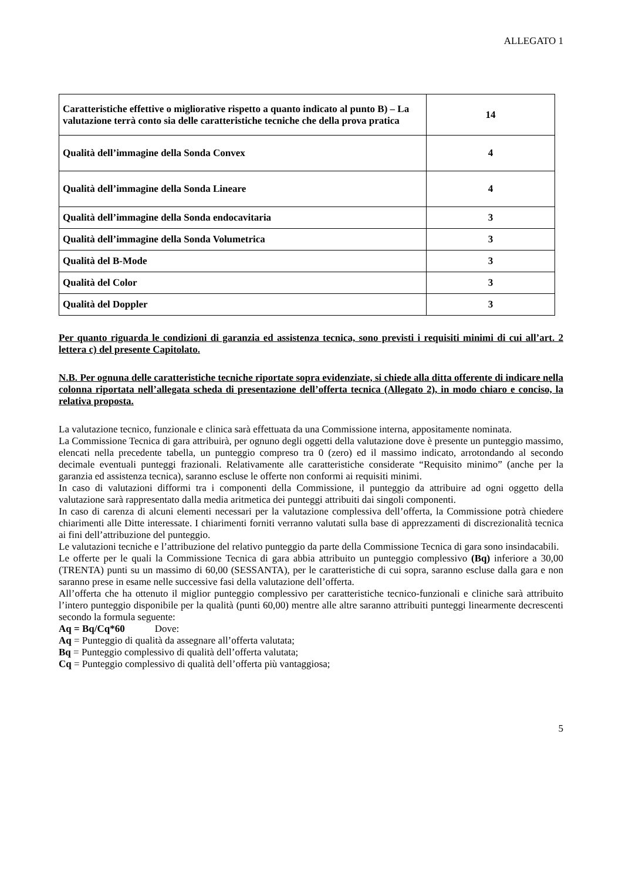ALLEGATO 1
| Caratteristiche effettive o migliorative rispetto a quanto indicato al punto B) – La valutazione terrà conto sia delle caratteristiche tecniche che della prova pratica | 14 |
| Qualità dell’immagine della Sonda Convex | 4 |
| Qualità dell’immagine della Sonda Lineare | 4 |
| Qualità dell’immagine della Sonda endocavitaria | 3 |
| Qualità dell’immagine della Sonda Volumetrica | 3 |
| Qualità del B-Mode | 3 |
| Qualità del Color | 3 |
| Qualità del Doppler | 3 |
Per quanto riguarda le condizioni di garanzia ed assistenza tecnica, sono previsti i requisiti minimi di cui all’art. 2 lettera c) del presente Capitolato.
N.B. Per ognuna delle caratteristiche tecniche riportate sopra evidenziate, si chiede alla ditta offerente di indicare nella colonna riportata nell’allegata scheda di presentazione dell’offerta tecnica (Allegato 2), in modo chiaro e conciso, la relativa proposta.
La valutazione tecnico, funzionale e clinica sarà effettuata da una Commissione interna, appositamente nominata.
La Commissione Tecnica di gara attribuirà, per ognuno degli oggetti della valutazione dove è presente un punteggio massimo, elencati nella precedente tabella, un punteggio compreso tra 0 (zero) ed il massimo indicato, arrotondando al secondo decimale eventuali punteggi frazionali. Relativamente alle caratteristiche considerate “Requisito minimo” (anche per la garanzia ed assistenza tecnica), saranno escluse le offerte non conformi ai requisiti minimi.
In caso di valutazioni difformi tra i componenti della Commissione, il punteggio da attribuire ad ogni oggetto della valutazione sarà rappresentato dalla media aritmetica dei punteggi attribuiti dai singoli componenti.
In caso di carenza di alcuni elementi necessari per la valutazione complessiva dell’offerta, la Commissione potrà chiedere chiarimenti alle Ditte interessate. I chiarimenti forniti verranno valutati sulla base di apprezzamenti di discrezionalità tecnica ai fini dell’attribuzione del punteggio.
Le valutazioni tecniche e l’attribuzione del relativo punteggio da parte della Commissione Tecnica di gara sono insindacabili.
Le offerte per le quali la Commissione Tecnica di gara abbia attribuito un punteggio complessivo (Bq) inferiore a 30,00 (TRENTA) punti su un massimo di 60,00 (SESSANTA), per le caratteristiche di cui sopra, saranno escluse dalla gara e non saranno prese in esame nelle successive fasi della valutazione dell’offerta.
All’offerta che ha ottenuto il miglior punteggio complessivo per caratteristiche tecnico-funzionali e cliniche sarà attribuito l’intero punteggio disponibile per la qualità (punti 60,00) mentre alle altre saranno attribuiti punteggi linearmente decrescenti secondo la formula seguente:
Aq = Bq/Cq*60 Dove:
Aq = Punteggio di qualità da assegnare all’offerta valutata;
Bq = Punteggio complessivo di qualità dell’offerta valutata;
Cq = Punteggio complessivo di qualità dell’offerta più vantaggiosa;
5